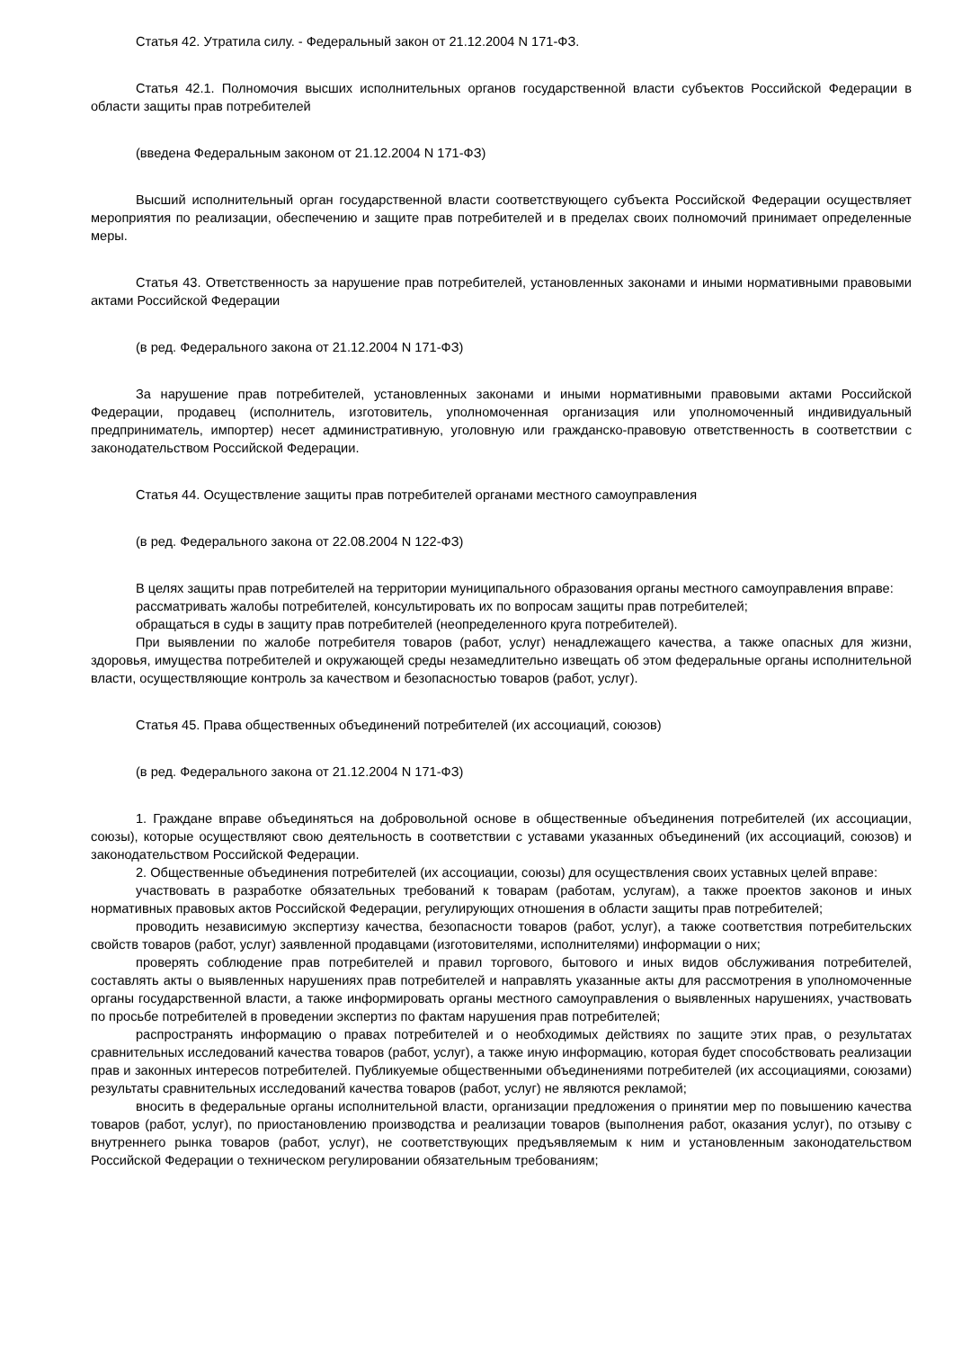Статья 42. Утратила силу. - Федеральный закон от 21.12.2004 N 171-ФЗ.
Статья 42.1. Полномочия высших исполнительных органов государственной власти субъектов Российской Федерации в области защиты прав потребителей
(введена Федеральным законом от 21.12.2004 N 171-ФЗ)
Высший исполнительный орган государственной власти соответствующего субъекта Российской Федерации осуществляет мероприятия по реализации, обеспечению и защите прав потребителей и в пределах своих полномочий принимает определенные меры.
Статья 43. Ответственность за нарушение прав потребителей, установленных законами и иными нормативными правовыми актами Российской Федерации
(в ред. Федерального закона от 21.12.2004 N 171-ФЗ)
За нарушение прав потребителей, установленных законами и иными нормативными правовыми актами Российской Федерации, продавец (исполнитель, изготовитель, уполномоченная организация или уполномоченный индивидуальный предприниматель, импортер) несет административную, уголовную или гражданско-правовую ответственность в соответствии с законодательством Российской Федерации.
Статья 44. Осуществление защиты прав потребителей органами местного самоуправления
(в ред. Федерального закона от 22.08.2004 N 122-ФЗ)
В целях защиты прав потребителей на территории муниципального образования органы местного самоуправления вправе:
рассматривать жалобы потребителей, консультировать их по вопросам защиты прав потребителей;
обращаться в суды в защиту прав потребителей (неопределенного круга потребителей).
При выявлении по жалобе потребителя товаров (работ, услуг) ненадлежащего качества, а также опасных для жизни, здоровья, имущества потребителей и окружающей среды незамедлительно извещать об этом федеральные органы исполнительной власти, осуществляющие контроль за качеством и безопасностью товаров (работ, услуг).
Статья 45. Права общественных объединений потребителей (их ассоциаций, союзов)
(в ред. Федерального закона от 21.12.2004 N 171-ФЗ)
1. Граждане вправе объединяться на добровольной основе в общественные объединения потребителей (их ассоциации, союзы), которые осуществляют свою деятельность в соответствии с уставами указанных объединений (их ассоциаций, союзов) и законодательством Российской Федерации.
2. Общественные объединения потребителей (их ассоциации, союзы) для осуществления своих уставных целей вправе:
участвовать в разработке обязательных требований к товарам (работам, услугам), а также проектов законов и иных нормативных правовых актов Российской Федерации, регулирующих отношения в области защиты прав потребителей;
проводить независимую экспертизу качества, безопасности товаров (работ, услуг), а также соответствия потребительских свойств товаров (работ, услуг) заявленной продавцами (изготовителями, исполнителями) информации о них;
проверять соблюдение прав потребителей и правил торгового, бытового и иных видов обслуживания потребителей, составлять акты о выявленных нарушениях прав потребителей и направлять указанные акты для рассмотрения в уполномоченные органы государственной власти, а также информировать органы местного самоуправления о выявленных нарушениях, участвовать по просьбе потребителей в проведении экспертиз по фактам нарушения прав потребителей;
распространять информацию о правах потребителей и о необходимых действиях по защите этих прав, о результатах сравнительных исследований качества товаров (работ, услуг), а также иную информацию, которая будет способствовать реализации прав и законных интересов потребителей. Публикуемые общественными объединениями потребителей (их ассоциациями, союзами) результаты сравнительных исследований качества товаров (работ, услуг) не являются рекламой;
вносить в федеральные органы исполнительной власти, организации предложения о принятии мер по повышению качества товаров (работ, услуг), по приостановлению производства и реализации товаров (выполнения работ, оказания услуг), по отзыву с внутреннего рынка товаров (работ, услуг), не соответствующих предъявляемым к ним и установленным законодательством Российской Федерации о техническом регулировании обязательным требованиям;